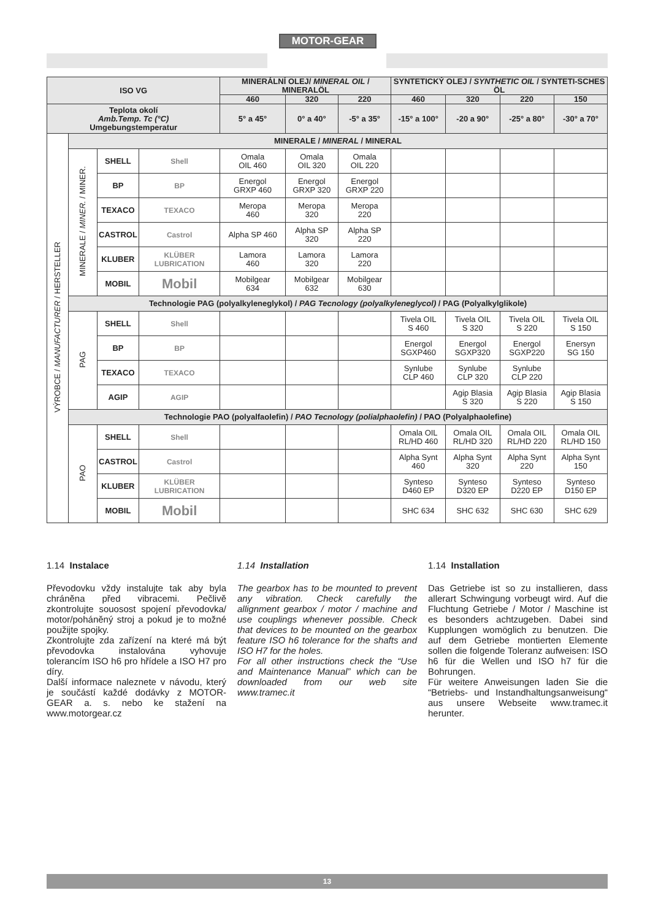MOTOR-GEAR
| ISO VG | | | | MINERÁLNÍ OLEJ/ MINERAL OIL / MINERALÖL | | | SYNTETICKÝ OLEJ / SYNTHETIC OIL / SYNTETI-SCHES ÖL | | | |
| | | | | 460 | 320 | 220 | 460 | 320 | 220 | 150 |
| Teplota okolí Amb.Temp. Tc (°C) Umgebungstemperatur | | | | 5° a 45° | 0° a 40° | -5° a 35° | -15° a 100° | -20 a 90° | -25° a 80° | -30° a 70° |
| VÝROBCE / MANUFACTURER / HERSTELLER | MINERALE / MINERAL / MINERAL | | | | | | | | | |
| | MINERALE / MINER. / MINER. | SHELL | Shell | Omala OIL 460 | Omala OIL 320 | Omala OIL 220 | | | | |
| | | BP | BP | Energol GRXP 460 | Energol GRXP 320 | Energol GRXP 220 | | | | |
| | | TEXACO | TEXACO | Meropa 460 | Meropa 320 | Meropa 220 | | | | |
| | | CASTROL | Castrol | Alpha SP 460 | Alpha SP 320 | Alpha SP 220 | | | | |
| | | KLUBER | KLÜBER LUBRICATION | Lamora 460 | Lamora 320 | Lamora 220 | | | | |
| | | MOBIL | Mobil | Mobilgear 634 | Mobilgear 632 | Mobilgear 630 | | | | |
| | Technologie PAG (polyalkyleneglykol) / PAG Tecnology (polyalkyleneglycol) / PAG (Polyalkylglikole) | | | | | | | | | |
| | PAG | SHELL | Shell | | | | Tivela OIL S 460 | Tivela OIL S 320 | Tivela OIL S 220 | Tivela OIL S 150 |
| | | BP | BP | | | | Energol SGXP460 | Energol SGXP320 | Energol SGXP220 | Enersyn SG 150 |
| | | TEXACO | TEXACO | | | | Synlube CLP 460 | Synlube CLP 320 | Synlube CLP 220 | |
| | | AGIP | AGIP | | | | | Agip Blasia S 320 | Agip Blasia S 220 | Agip Blasia S 150 |
| | Technologie PAO (polyalfaolefin) / PAO Tecnology (polialphaolefin) / PAO (Polyalphaolefine) | | | | | | | | | |
| | PAO | SHELL | Shell | | | | Omala OIL RL/HD 460 | Omala OIL RL/HD 320 | Omala OIL RL/HD 220 | Omala OIL RL/HD 150 |
| | | CASTROL | Castrol | | | | Alpha Synt 460 | Alpha Synt 320 | Alpha Synt 220 | Alpha Synt 150 |
| | | KLUBER | KLÜBER LUBRICATION | | | | Synteso D460 EP | Synteso D320 EP | Synteso D220 EP | Synteso D150 EP |
| | | MOBIL | Mobil | | | | SHC 634 | SHC 632 | SHC 630 | SHC 629 |
1.14 Instalace
Převodovku vždy instalujte tak aby byla chráněna před vibracemi. Pečlivě zkontrolujte souosost spojení převodovka/ motor/poháněný stroj a pokud je to možné použijte spojky.
Zkontrolujte zda zařízení na které má být převodovka instalována vyhovuje tolerancím ISO h6 pro hřídele a ISO H7 pro díry.
Další informace naleznete v návodu, který je součástí každé dodávky z MOTOR-GEAR a. s. nebo ke stažení na www.motorgear.cz
1.14 Installation
The gearbox has to be mounted to prevent any vibration. Check carefully the allignment gearbox / motor / machine and use couplings whenever possible. Check that devices to be mounted on the gearbox feature ISO h6 tolerance for the shafts and ISO H7 for the holes.
For all other instructions check the “Use and Maintenance Manual” which can be downloaded from our web site www.tramec.it
1.14 Installation
Das Getriebe ist so zu installieren, dass allerart Schwingung vorbeugt wird. Auf die Fluchtung Getriebe / Motor / Maschine ist es besonders achtzugeben. Dabei sind Kupplungen womöglich zu benutzen. Die auf dem Getriebe montierten Elemente sollen die folgende Toleranz aufweisen: ISO h6 für die Wellen und ISO h7 für die Bohrungen.
Für weitere Anweisungen laden Sie die “Betriebs- und Instandhaltungsanweisung“ aus unsere Webseite www.tramec.it herunter.
13